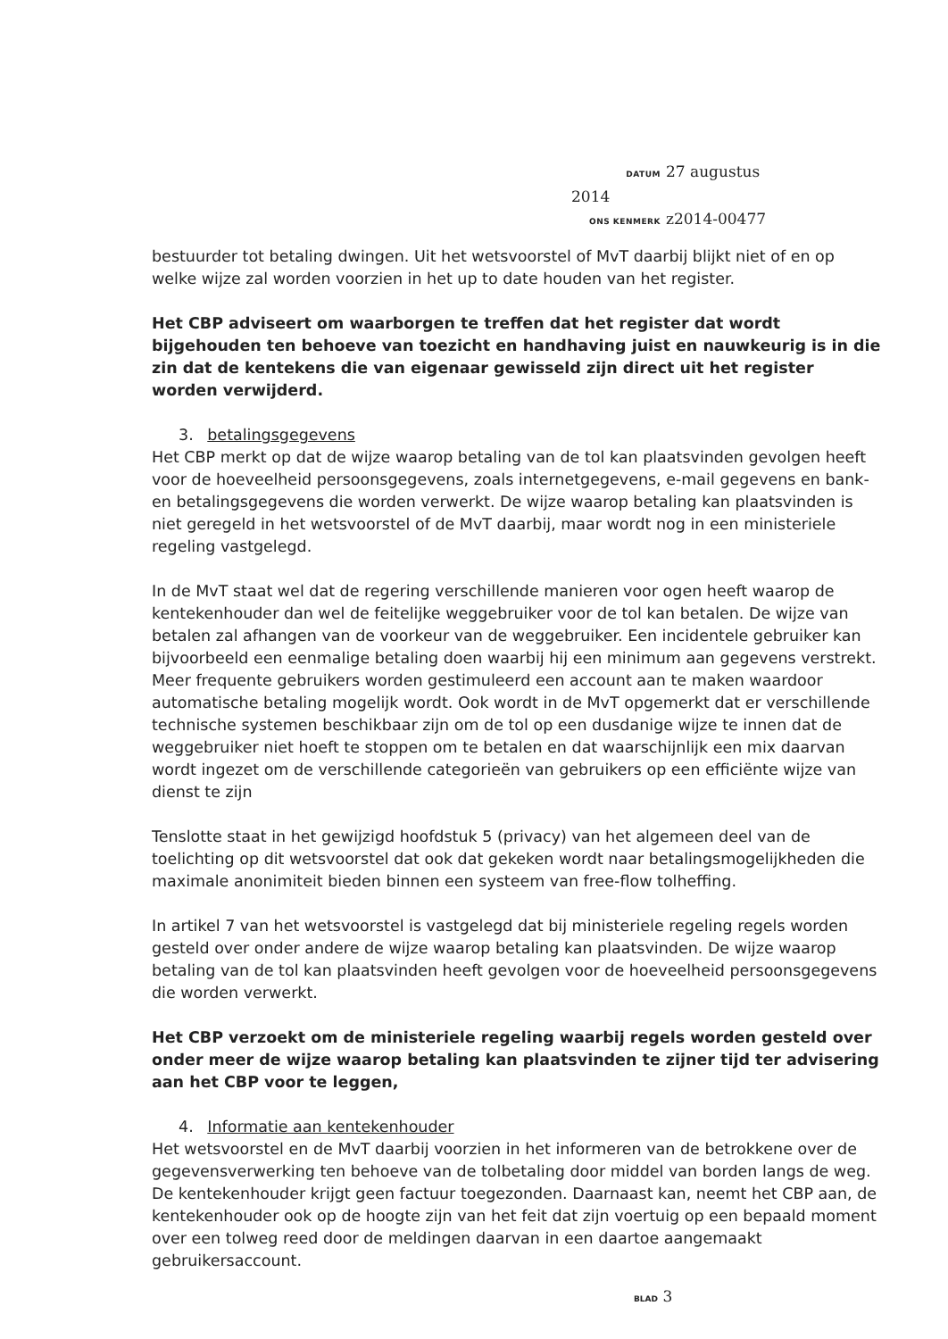DATUM 27 augustus 2014
ONS KENMERK z2014-00477
bestuurder tot betaling dwingen. Uit het wetsvoorstel of MvT daarbij blijkt niet of en op welke wijze zal worden voorzien in het up to date houden van het register.
Het CBP adviseert om waarborgen te treffen dat het register dat wordt bijgehouden ten behoeve van toezicht en handhaving juist en nauwkeurig is in die zin dat de kentekens die van eigenaar gewisseld zijn direct uit het register worden verwijderd.
3. betalingsgegevens
Het CBP merkt op dat de wijze waarop betaling van de tol kan plaatsvinden gevolgen heeft voor de hoeveelheid persoonsgegevens, zoals internetgegevens, e-mail gegevens en bank- en betalingsgegevens die worden verwerkt. De wijze waarop betaling kan plaatsvinden is niet geregeld in het wetsvoorstel of de MvT daarbij, maar wordt nog in een ministeriele regeling vastgelegd.
In de MvT staat wel dat de regering verschillende manieren voor ogen heeft waarop de kentekenhouder dan wel de feitelijke weggebruiker voor de tol kan betalen. De wijze van betalen zal afhangen van de voorkeur van de weggebruiker. Een incidentele gebruiker kan bijvoorbeeld een eenmalige betaling doen waarbij hij een minimum aan gegevens verstrekt. Meer frequente gebruikers worden gestimuleerd een account aan te maken waardoor automatische betaling mogelijk wordt. Ook wordt in de MvT opgemerkt dat er verschillende technische systemen beschikbaar zijn om de tol op een dusdanige wijze te innen dat de weggebruiker niet hoeft te stoppen om te betalen en dat waarschijnlijk een mix daarvan wordt ingezet om de verschillende categorieën van gebruikers op een efficiënte wijze van dienst te zijn
Tenslotte staat in het gewijzigd hoofdstuk 5 (privacy) van het algemeen deel van de toelichting op dit wetsvoorstel dat ook dat gekeken wordt naar betalingsmogelijkheden die maximale anonimiteit bieden binnen een systeem van free-flow tolheffing.
In artikel 7 van het wetsvoorstel is vastgelegd dat bij ministeriele regeling regels worden gesteld over onder andere de wijze waarop betaling kan plaatsvinden. De wijze waarop betaling van de tol kan plaatsvinden heeft gevolgen voor de hoeveelheid persoonsgegevens die worden verwerkt.
Het CBP verzoekt om de ministeriele regeling waarbij regels worden gesteld over onder meer de wijze waarop betaling kan plaatsvinden te zijner tijd ter advisering aan het CBP voor te leggen,
4. Informatie aan kentekenhouder
Het wetsvoorstel en de MvT daarbij voorzien in het informeren van de betrokkene over de gegevensverwerking ten behoeve van de tolbetaling door middel van borden langs de weg. De kentekenhouder krijgt geen factuur toegezonden. Daarnaast kan, neemt het CBP aan, de kentekenhouder ook op de hoogte zijn van het feit dat zijn voertuig op een bepaald moment over een tolweg reed door de meldingen daarvan in een daartoe aangemaakt gebruikersaccount.
BLAD 3